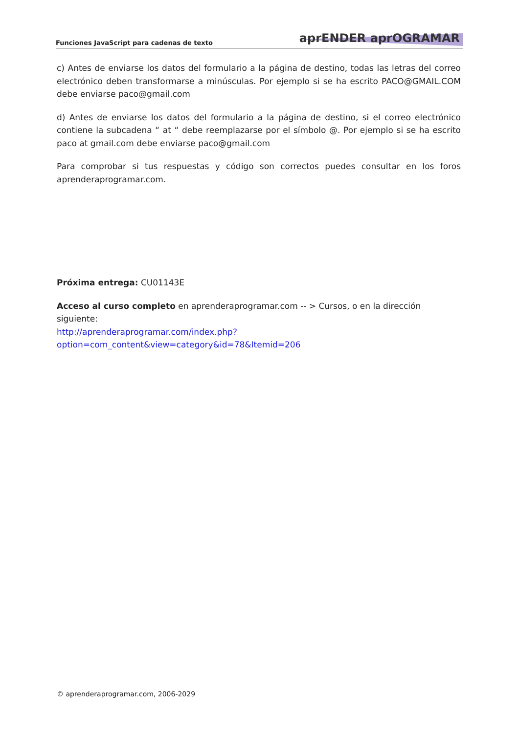Funciones JavaScript para cadenas de texto
aprENDER aprOGRAMAR
c) Antes de enviarse los datos del formulario a la página de destino, todas las letras del correo electrónico deben transformarse a minúsculas. Por ejemplo si se ha escrito PACO@GMAIL.COM debe enviarse paco@gmail.com
d) Antes de enviarse los datos del formulario a la página de destino, si el correo electrónico contiene la subcadena “ at “ debe reemplazarse por el símbolo @. Por ejemplo si se ha escrito paco at gmail.com debe enviarse paco@gmail.com
Para comprobar si tus respuestas y código son correctos puedes consultar en los foros aprenderaprogramar.com.
Próxima entrega: CU01143E
Acceso al curso completo en aprenderaprogramar.com -- > Cursos, o en la dirección siguiente:
http://aprenderaprogramar.com/index.php?option=com_content&view=category&id=78&Itemid=206
© aprenderaprogramar.com, 2006-2029